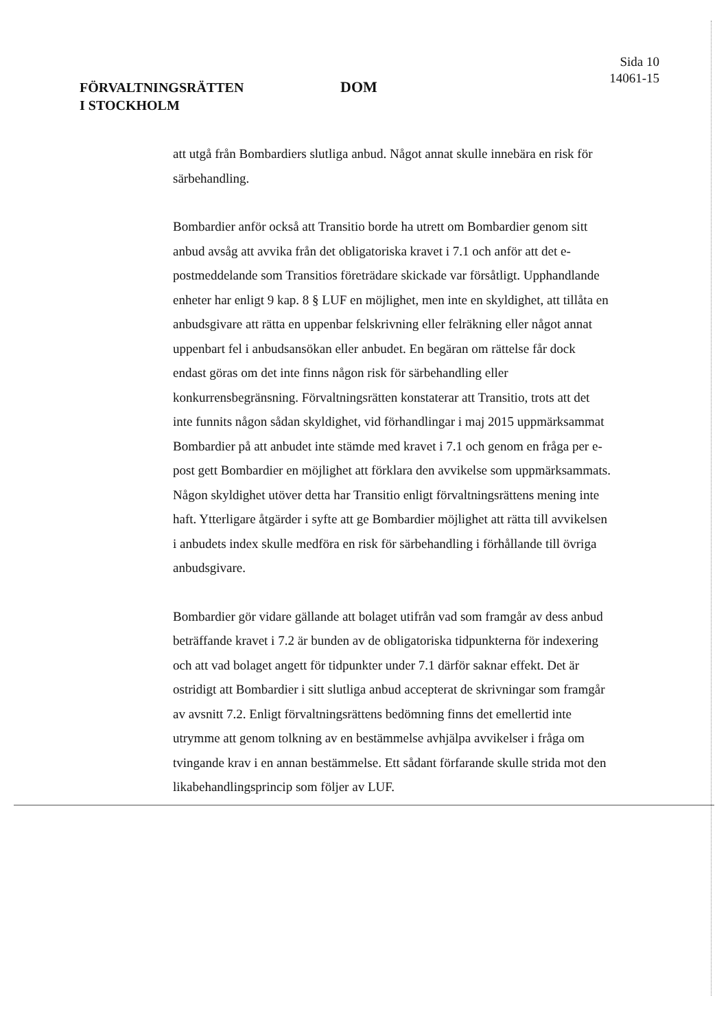FÖRVALTNINGSRÄTTEN
I STOCKHOLM
DOM
Sida 10
14061-15
att utgå från Bombardiers slutliga anbud. Något annat skulle innebära en risk för särbehandling.
Bombardier anför också att Transitio borde ha utrett om Bombardier genom sitt anbud avsåg att avvika från det obligatoriska kravet i 7.1 och anför att det e-postmeddelande som Transitios företrädare skickade var försåtligt. Upphandlande enheter har enligt 9 kap. 8 § LUF en möjlighet, men inte en skyldighet, att tillåta en anbudsgivare att rätta en uppenbar felskrivning eller felräkning eller något annat uppenbart fel i anbudsansökan eller anbudet. En begäran om rättelse får dock endast göras om det inte finns någon risk för särbehandling eller konkurrensbegränsning. Förvaltningsrätten konstaterar att Transitio, trots att det inte funnits någon sådan skyldighet, vid förhandlingar i maj 2015 uppmärksammat Bombardier på att anbudet inte stämde med kravet i 7.1 och genom en fråga per e-post gett Bombardier en möjlighet att förklara den avvikelse som uppmärksammats. Någon skyldighet utöver detta har Transitio enligt förvaltningsrättens mening inte haft. Ytterligare åtgärder i syfte att ge Bombardier möjlighet att rätta till avvikelsen i anbudets index skulle medföra en risk för särbehandling i förhållande till övriga anbudsgivare.
Bombardier gör vidare gällande att bolaget utifrån vad som framgår av dess anbud beträffande kravet i 7.2 är bunden av de obligatoriska tidpunkterna för indexering och att vad bolaget angett för tidpunkter under 7.1 därför saknar effekt. Det är ostridigt att Bombardier i sitt slutliga anbud accepterat de skrivningar som framgår av avsnitt 7.2. Enligt förvaltningsrättens bedömning finns det emellertid inte utrymme att genom tolkning av en bestämmelse avhjälpa avvikelser i fråga om tvingande krav i en annan bestämmelse. Ett sådant förfarande skulle strida mot den likabehandlingsprincip som följer av LUF.